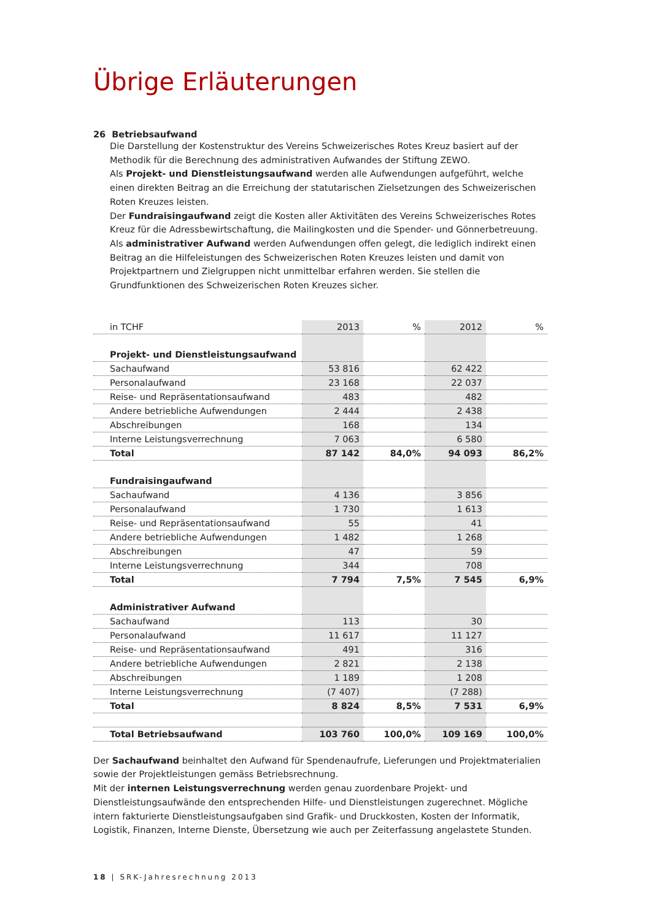Übrige Erläuterungen
26 Betriebsaufwand
Die Darstellung der Kostenstruktur des Vereins Schweizerisches Rotes Kreuz basiert auf der Methodik für die Berechnung des administrativen Aufwandes der Stiftung ZEWO.
Als Projekt- und Dienstleistungsaufwand werden alle Aufwendungen aufgeführt, welche einen direkten Beitrag an die Erreichung der statutarischen Zielsetzungen des Schweizerischen Roten Kreuzes leisten.
Der Fundraisingaufwand zeigt die Kosten aller Aktivitäten des Vereins Schweizerisches Rotes Kreuz für die Adressbewirtschaftung, die Mailingkosten und die Spender- und Gönnerbetreuung.
Als administrativer Aufwand werden Aufwendungen offen gelegt, die lediglich indirekt einen Beitrag an die Hilfeleistungen des Schweizerischen Roten Kreuzes leisten und damit von Projektpartnern und Zielgruppen nicht unmittelbar erfahren werden. Sie stellen die Grundfunktionen des Schweizerischen Roten Kreuzes sicher.
| in TCHF | 2013 | % | 2012 | % |
| --- | --- | --- | --- | --- |
| Projekt- und Dienstleistungsaufwand | | | | |
| Sachaufwand | 53 816 | | 62 422 | |
| Personalaufwand | 23 168 | | 22 037 | |
| Reise- und Repräsentationsaufwand | 483 | | 482 | |
| Andere betriebliche Aufwendungen | 2 444 | | 2 438 | |
| Abschreibungen | 168 | | 134 | |
| Interne Leistungsverrechnung | 7 063 | | 6 580 | |
| Total | 87 142 | 84,0% | 94 093 | 86,2% |
| Fundraisingaufwand | | | | |
| Sachaufwand | 4 136 | | 3 856 | |
| Personalaufwand | 1 730 | | 1 613 | |
| Reise- und Repräsentationsaufwand | 55 | | 41 | |
| Andere betriebliche Aufwendungen | 1 482 | | 1 268 | |
| Abschreibungen | 47 | | 59 | |
| Interne Leistungsverrechnung | 344 | | 708 | |
| Total | 7 794 | 7,5% | 7 545 | 6,9% |
| Administrativer Aufwand | | | | |
| Sachaufwand | 113 | | 30 | |
| Personalaufwand | 11 617 | | 11 127 | |
| Reise- und Repräsentationsaufwand | 491 | | 316 | |
| Andere betriebliche Aufwendungen | 2 821 | | 2 138 | |
| Abschreibungen | 1 189 | | 1 208 | |
| Interne Leistungsverrechnung | (7 407) | | (7 288) | |
| Total | 8 824 | 8,5% | 7 531 | 6,9% |
| Total Betriebsaufwand | 103 760 | 100,0% | 109 169 | 100,0% |
Der Sachaufwand beinhaltet den Aufwand für Spendenaufrufe, Lieferungen und Projektmaterialien sowie der Projektleistungen gemäss Betriebsrechnung.
Mit der internen Leistungsverrechnung werden genau zuordenbare Projekt- und Dienstleistungsaufwände den entsprechenden Hilfe- und Dienstleistungen zugerechnet. Mögliche intern fakturierte Dienstleistungsaufgaben sind Grafik- und Druckkosten, Kosten der Informatik, Logistik, Finanzen, Interne Dienste, Übersetzung wie auch per Zeiterfassung angelastete Stunden.
18 | SRK-Jahresrechnung 2013